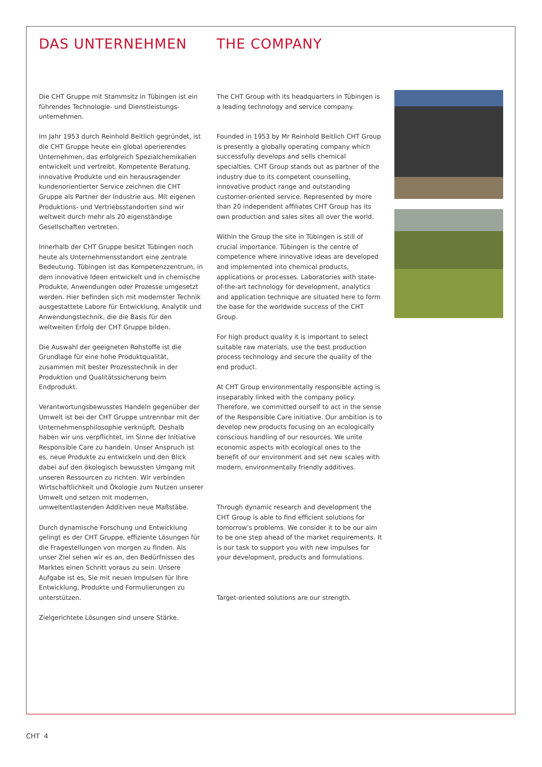DAS UNTERNEHMEN
Die CHT Gruppe mit Stammsitz in Tübingen ist ein führendes Technologie- und Dienstleistungs-unternehmen.
Im Jahr 1953 durch Reinhold Beitlich gegründet, ist die CHT Gruppe heute ein global operierendes Unternehmen, das erfolgreich Spezialchemikalien entwickelt und vertreibt. Kompetente Beratung, innovative Produkte und ein herausragender kundenorientierter Service zeichnen die CHT Gruppe als Partner der Industrie aus. Mit eigenen Produktions- und Vertriebsstandorten sind wir weltweit durch mehr als 20 eigenständige Gesellschaften vertreten.
Innerhalb der CHT Gruppe besitzt Tübingen noch heute als Unternehmensstandort eine zentrale Bedeutung. Tübingen ist das Kompetenzzentrum, in dem innovative Ideen entwickelt und in chemische Produkte, Anwendungen oder Prozesse umgesetzt werden. Hier befinden sich mit modernster Technik ausgestattete Labore für Entwicklung, Analytik und Anwendungstechnik, die die Basis für den weltweiten Erfolg der CHT Gruppe bilden.
Die Auswahl der geeigneten Rohstoffe ist die Grundlage für eine hohe Produktqualität, zusammen mit bester Prozesstechnik in der Produktion und Qualitätssicherung beim Endprodukt.
Verantwortungsbewusstes Handeln gegenüber der Umwelt ist bei der CHT Gruppe untrennbar mit der Unternehmensphilosophie verknüpft. Deshalb haben wir uns verpflichtet, im Sinne der Initiative Responsible Care zu handeln. Unser Anspruch ist es, neue Produkte zu entwickeln und den Blick dabei auf den ökologisch bewussten Umgang mit unseren Ressourcen zu richten. Wir verbinden Wirtschaftlichkeit und Ökologie zum Nutzen unserer Umwelt und setzen mit modernen, umweltentlastenden Additiven neue Maßstäbe.
Durch dynamische Forschung und Entwicklung gelingt es der CHT Gruppe, effiziente Lösungen für die Fragestellungen von morgen zu finden. Als unser Ziel sehen wir es an, den Bedürfnissen des Marktes einen Schritt voraus zu sein. Unsere Aufgabe ist es, Sie mit neuen Impulsen für Ihre Entwicklung, Produkte und Formulierungen zu unterstützen.
Zielgerichtete Lösungen sind unsere Stärke.
THE COMPANY
The CHT Group with its headquarters in Tübingen is a leading technology and service company.
Founded in 1953 by Mr Reinhold Beitlich CHT Group is presently a globally operating company which successfully develops and sells chemical specialties. CHT Group stands out as partner of the industry due to its competent counselling, innovative product range and outstanding customer-oriented service. Represented by more than 20 independent affiliates CHT Group has its own production and sales sites all over the world.
Within the Group the site in Tübingen is still of crucial importance. Tübingen is the centre of competence where innovative ideas are developed and implemented into chemical products, applications or processes. Laboratories with state-of-the-art technology for development, analytics and application technique are situated here to form the base for the worldwide success of the CHT Group.
For high product quality it is important to select suitable raw materials, use the best production process technology and secure the quality of the end product.
At CHT Group environmentally responsible acting is inseparably linked with the company policy. Therefore, we committed ourself to act in the sense of the Responsible Care initiative. Our ambition is to develop new products focusing on an ecologically conscious handling of our resources. We unite economic aspects with ecological ones to the benefit of our environment and set new scales with modern, environmentally friendly additives.
Through dynamic research and development the CHT Group is able to find efficient solutions for tomorrow's problems. We consider it to be our aim to be one step ahead of the market requirements. It is our task to support you with new impulses for your development, products and formulations.
Target-oriented solutions are our strength.
CHT 4